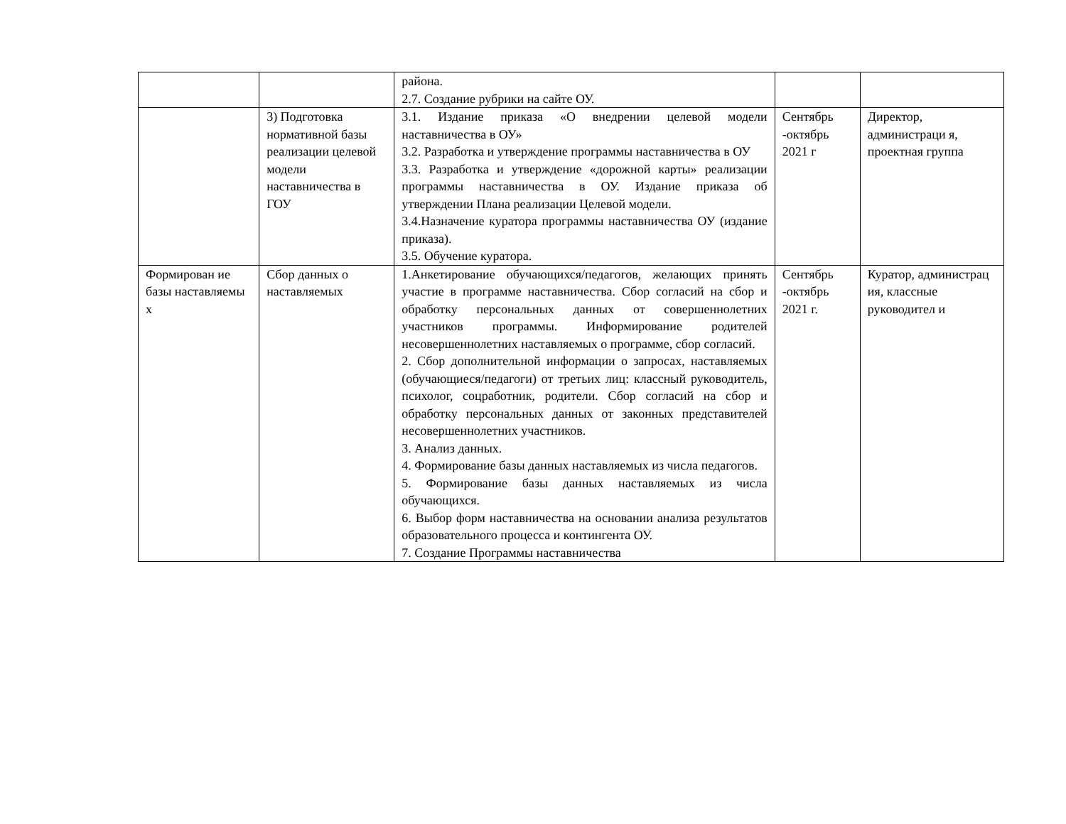| | | района. 2.7. Создание рубрики на сайте ОУ. | | |
| | 3) Подготовка нормативной базы реализации целевой модели наставничества в ГОУ | 3.1. Издание приказа «О внедрении целевой модели наставничества в ОУ» 3.2. Разработка и утверждение программы наставничества в ОУ 3.3. Разработка и утверждение «дорожной карты» реализации программы наставничества в ОУ. Издание приказа об утверждении Плана реализации Целевой модели. 3.4.Назначение куратора программы наставничества ОУ (издание приказа). 3.5. Обучение куратора. | Сентябрь -октябрь 2021 г | Директор, администраци я, проектная группа |
| Формирован ие базы наставляемы х | Сбор данных о наставляемых | 1.Анкетирование обучающихся/педагогов, желающих принять участие в программе наставничества. Сбор согласий на сбор и обработку персональных данных от совершеннолетних участников программы. Информирование родителей несовершеннолетних наставляемых о программе, сбор согласий. 2. Сбор дополнительной информации о запросах, наставляемых (обучающиеся/педагоги) от третьих лиц: классный руководитель, психолог, соцработник, родители. Сбор согласий на сбор и обработку персональных данных от законных представителей несовершеннолетних участников. 3. Анализ данных. 4. Формирование базы данных наставляемых из числа педагогов. 5. Формирование базы данных наставляемых из числа обучающихся. 6. Выбор форм наставничества на основании анализа результатов образовательного процесса и контингента ОУ. 7. Создание Программы наставничества | Сентябрь -октябрь 2021 г. | Куратор, администрац ия, классные руководител и |